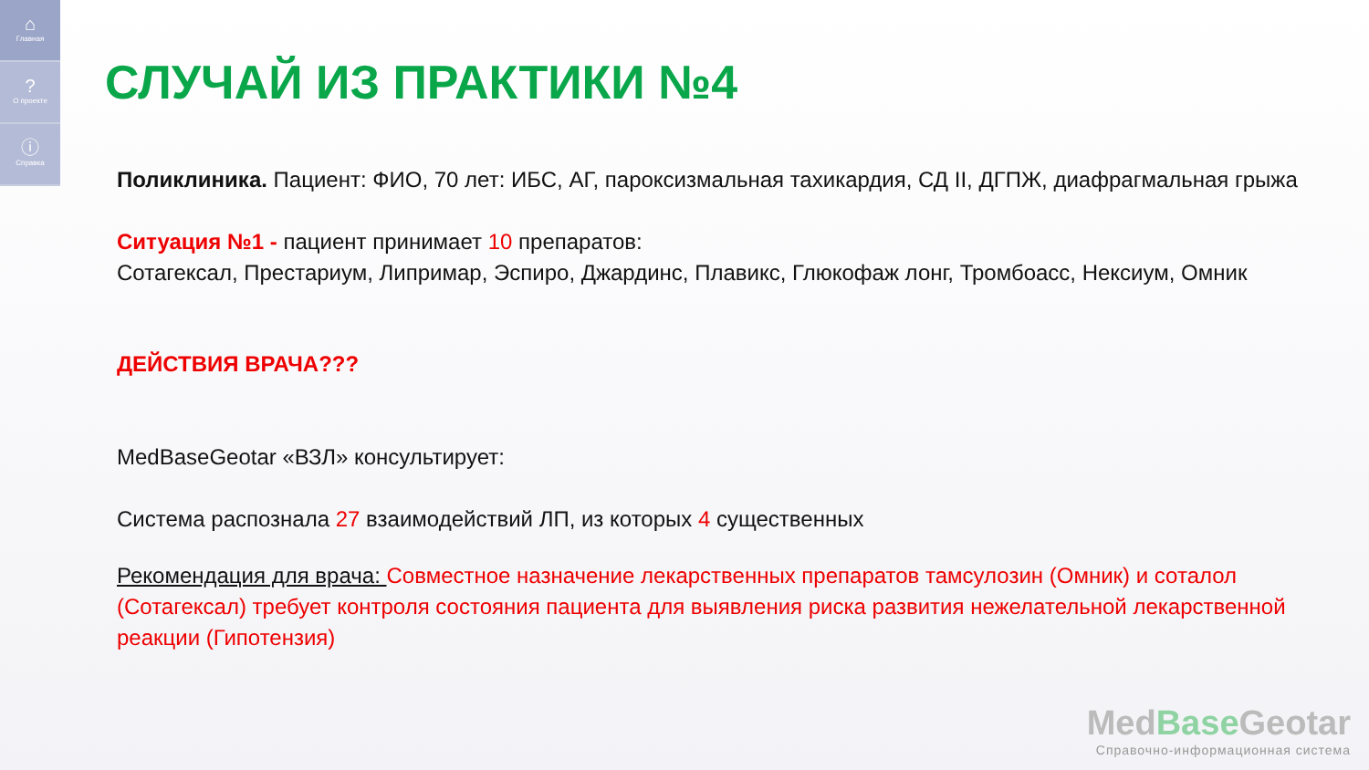⌂
Главная
?
О проекте
ⓘ
Справка
СЛУЧАЙ ИЗ ПРАКТИКИ №4
Поликлиника. Пациент: ФИО, 70 лет: ИБС, АГ, пароксизмальная тахикардия, СД II, ДГПЖ, диафрагмальная грыжа
Ситуация №1 - пациент принимает 10 препаратов:
Сотагексал, Престариум, Липримар, Эспиро, Джардинс, Плавикс, Глюкофаж лонг, Тромбоасс, Нексиум, Омник
ДЕЙСТВИЯ ВРАЧА???
MedBaseGeotar «ВЗЛ» консультирует:
Система распознала 27 взаимодействий ЛП, из которых 4 существенных
Рекомендация для врача: Совместное назначение лекарственных препаратов тамсулозин (Омник) и соталол (Сотагексал) требует контроля состояния пациента для выявления риска развития нежелательной лекарственной реакции (Гипотензия)
MedBase Geotar
Справочно-информационная система